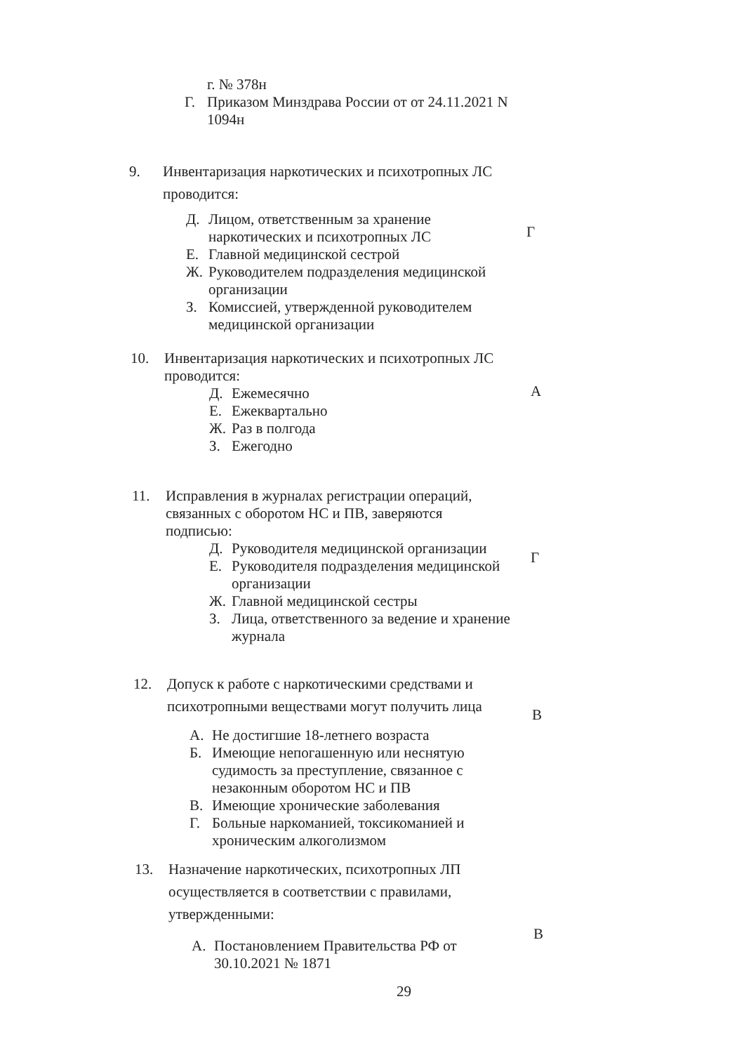г. № 378н
Г. Приказом Минздрава России от от 24.11.2021 N 1094н
9. Инвентаризация наркотических и психотропных ЛС проводится:
Д. Лицом, ответственным за хранение наркотических и психотропных ЛС
Е. Главной медицинской сестрой
Ж. Руководителем подразделения медицинской организации
З. Комиссией, утвержденной руководителем медицинской организации
Г
10. Инвентаризация наркотических и психотропных ЛС проводится:
Д. Ежемесячно
Е. Ежеквартально
Ж. Раз в полгода
З. Ежегодно
А
11. Исправления в журналах регистрации операций, связанных с оборотом НС и ПВ, заверяются подписью:
Д. Руководителя медицинской организации
Е. Руководителя подразделения медицинской организации
Ж. Главной медицинской сестры
З. Лица, ответственного за ведение и хранение журнала
Г
12. Допуск к работе с наркотическими средствами и психотропными веществами могут получить лица
А. Не достигшие 18-летнего возраста
Б. Имеющие непогашенную или неснятую судимость за преступление, связанное с незаконным оборотом НС и ПВ
В. Имеющие хронические заболевания
Г. Больные наркоманией, токсикоманией и хроническим алкоголизмом
В
13. Назначение наркотических, психотропных ЛП осуществляется в соответствии с правилами, утвержденными:
А. Постановлением Правительства РФ от 30.10.2021 № 1871
В
29